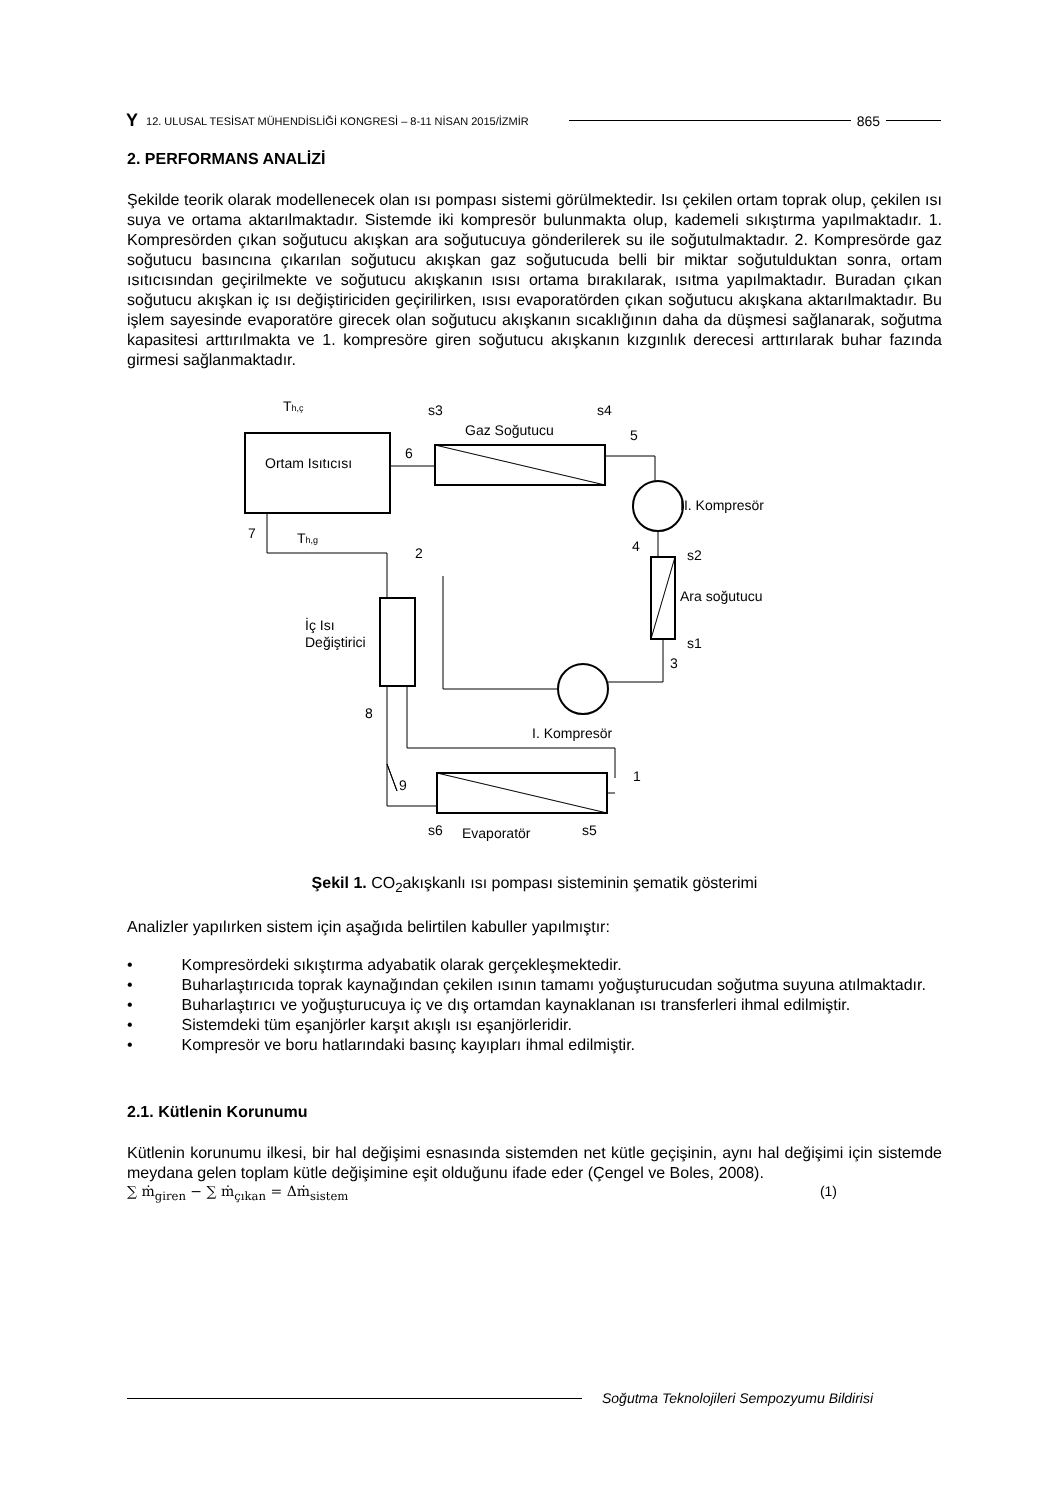Y 12. ULUSAL TESİSAT MÜHENDİSLİĞİ KONGRESİ – 8-11 NİSAN 2015/İZMİR 865
2. PERFORMANS ANALİZİ
Şekilde teorik olarak modellenecek olan ısı pompası sistemi görülmektedir. Isı çekilen ortam toprak olup, çekilen ısı suya ve ortama aktarılmaktadır. Sistemde iki kompresör bulunmakta olup, kademeli sıkıştırma yapılmaktadır. 1. Kompresörden çıkan soğutucu akışkan ara soğutucuya gönderilerek su ile soğutulmaktadır. 2. Kompresörde gaz soğutucu basıncına çıkarılan soğutucu akışkan gaz soğutucuda belli bir miktar soğutulduktan sonra, ortam ısıtıcısından geçirilmekte ve soğutucu akışkanın ısısı ortama bırakılarak, ısıtma yapılmaktadır. Buradan çıkan soğutucu akışkan iç ısı değiştiriciden geçirilirken, ısısı evaporatörden çıkan soğutucu akışkana aktarılmaktadır. Bu işlem sayesinde evaporatöre girecek olan soğutucu akışkanın sıcaklığının daha da düşmesi sağlanarak, soğutma kapasitesi arttırılmakta ve 1. kompresöre giren soğutucu akışkanın kızgınlık derecesi arttırılarak buhar fazında girmesi sağlanmaktadır.
Ortam Isıtıcısı
Gaz Soğutucu
II. Kompresör
Ara soğutucu
İç Isı
Değiştirici
I. Kompresör
Evaporatör
Th,ç
Th,g
6
5
4
2
7
8
9
1
3
s3
s4
s2
s1
s6
s5
Şekil 1. CO<sub>2</sub>akışkanlı ısı pompası sisteminin şematik gösterimi
Analizler yapılırken sistem için aşağıda belirtilen kabuller yapılmıştır:
• Kompresördeki sıkıştırma adyabatik olarak gerçekleşmektedir.
• Buharlaştırıcıda toprak kaynağından çekilen ısının tamamı yoğuşturucudan soğutma suyuna atılmaktadır.
• Buharlaştırıcı ve yoğuşturucuya iç ve dış ortamdan kaynaklanan ısı transferleri ihmal edilmiştir.
• Sistemdeki tüm eşanjörler karşıt akışlı ısı eşanjörleridir.
• Kompresör ve boru hatlarındaki basınç kayıpları ihmal edilmiştir.
2.1. Kütlenin Korunumu
Kütlenin korunumu ilkesi, bir hal değişimi esnasında sistemden net kütle geçişinin, aynı hal değişimi için sistemde meydana gelen toplam kütle değişimine eşit olduğunu ifade eder (Çengel ve Boles, 2008).
∑ ṁ<sub>giren</sub> − ∑ ṁ<sub>çıkan</sub> = Δṁ<sub>sistem</sub> (1)
Soğutma Teknolojileri Sempozyumu Bildirisi